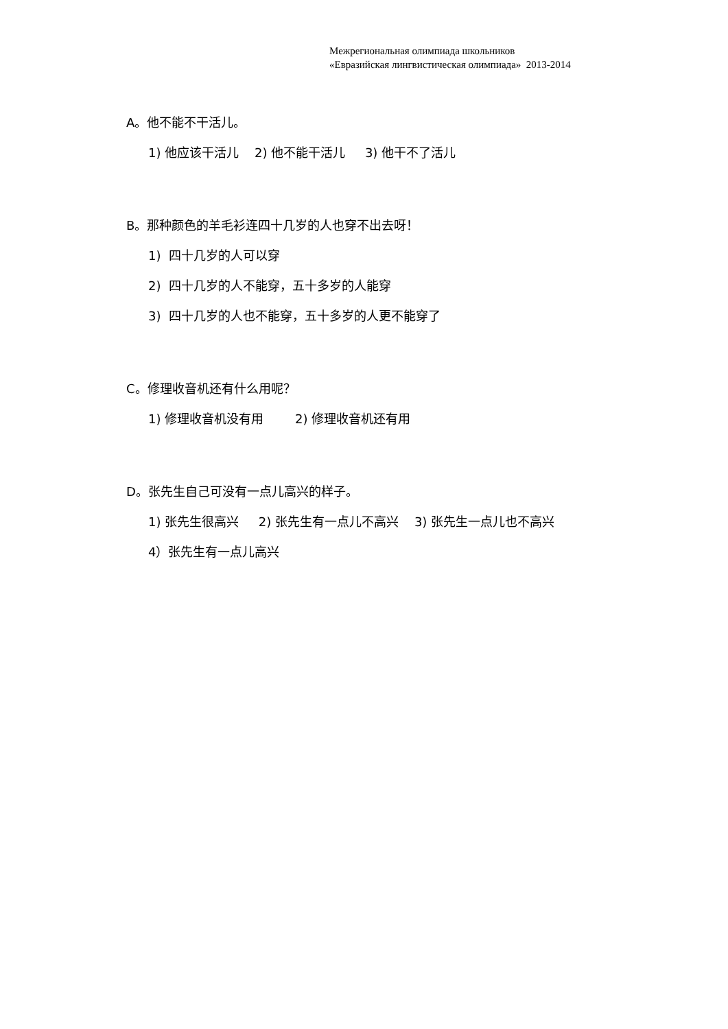Межрегиональная олимпиада школьников
«Евразийская лингвистическая олимпиада» 2013-2014
A。他不能不干活儿。
1) 他应该干活儿 2) 他不能干活儿 3) 他干不了活儿
B。那种颜色的羊毛衫连四十几岁的人也穿不出去呀！
1) 四十几岁的人可以穿
2) 四十几岁的人不能穿，五十多岁的人能穿
3) 四十几岁的人也不能穿，五十多岁的人更不能穿了
C。修理收音机还有什么用呢？
1) 修理收音机没有用 2) 修理收音机还有用
D。张先生自己可没有一点儿高兴的样子。
1) 张先生很高兴 2) 张先生有一点儿不高兴 3) 张先生一点儿也不高兴
4）张先生有一点儿高兴